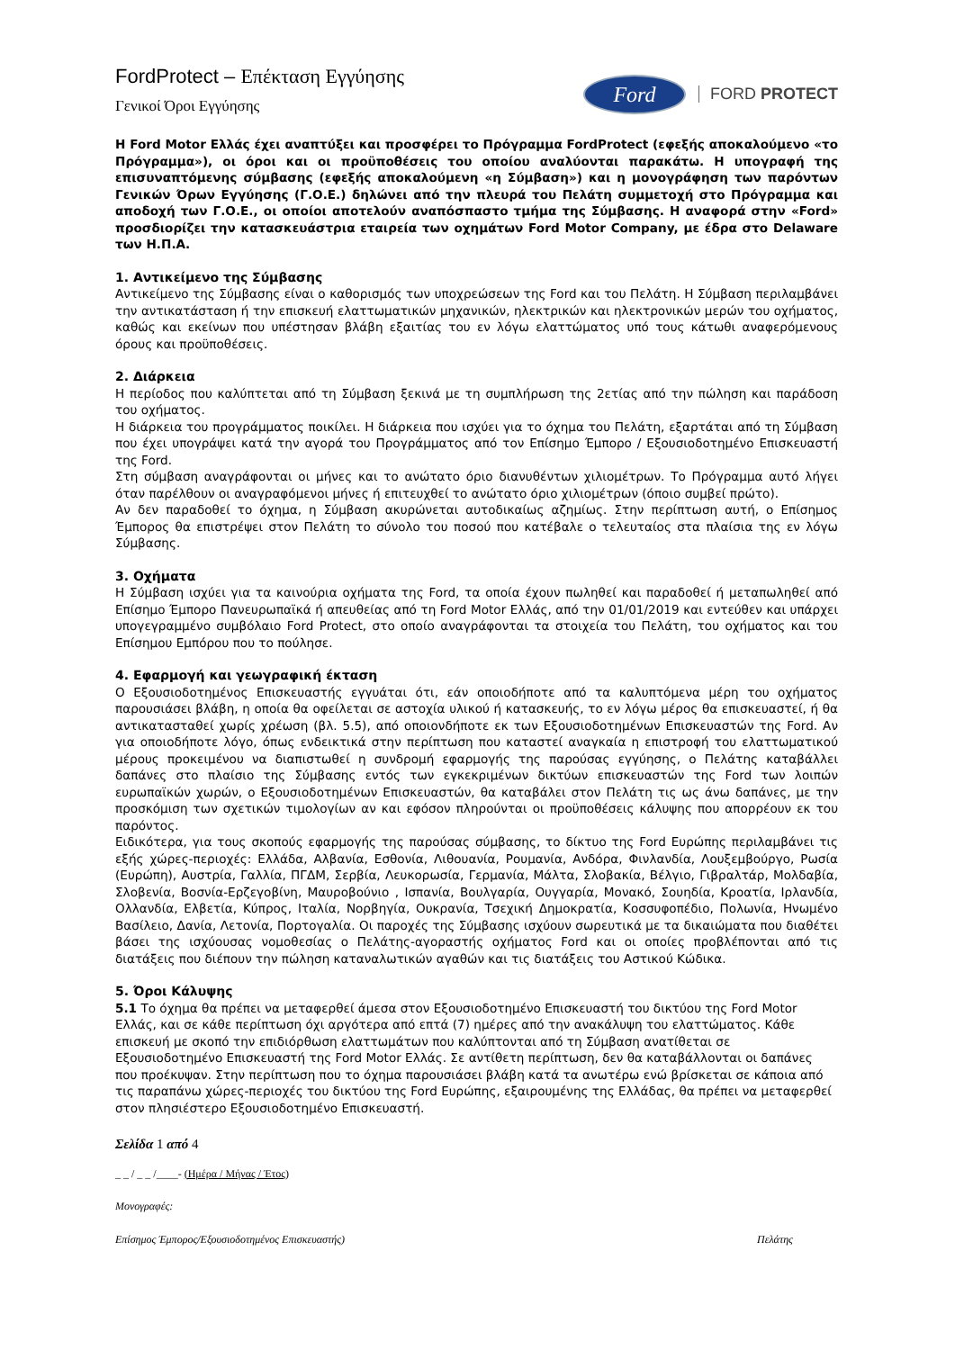FordProtect – Επέκταση Εγγύησης
Γενικοί Όροι Εγγύησης
Ford
FORD PROTECT
Η Ford Motor Ελλάς έχει αναπτύξει και προσφέρει το Πρόγραμμα FordProtect (εφεξής αποκαλούμενο «το Πρόγραμμα»), οι όροι και οι προϋποθέσεις του οποίου αναλύονται παρακάτω. Η υπογραφή της επισυναπτόμενης σύμβασης (εφεξής αποκαλούμενη «η Σύμβαση») και η μονογράφηση των παρόντων Γενικών Όρων Εγγύησης (Γ.Ο.Ε.) δηλώνει από την πλευρά του Πελάτη συμμετοχή στο Πρόγραμμα και αποδοχή των Γ.Ο.Ε., οι οποίοι αποτελούν αναπόσπαστο τμήμα της Σύμβασης. Η αναφορά στην «Ford» προσδιορίζει την κατασκευάστρια εταιρεία των οχημάτων Ford Motor Company, με έδρα στο Delaware των Η.Π.Α.
1. Αντικείμενο της Σύμβασης
Αντικείμενο της Σύμβασης είναι ο καθορισμός των υποχρεώσεων της Ford και του Πελάτη. Η Σύμβαση περιλαμβάνει την αντικατάσταση ή την επισκευή ελαττωματικών μηχανικών, ηλεκτρικών και ηλεκτρονικών μερών του οχήματος, καθώς και εκείνων που υπέστησαν βλάβη εξαιτίας του εν λόγω ελαττώματος υπό τους κάτωθι αναφερόμενους όρους και προϋποθέσεις.
2. Διάρκεια
Η περίοδος που καλύπτεται από τη Σύμβαση ξεκινά με τη συμπλήρωση της 2ετίας από την πώληση και παράδοση του οχήματος.
Η διάρκεια του προγράμματος ποικίλει. Η διάρκεια που ισχύει για το όχημα του Πελάτη, εξαρτάται από τη Σύμβαση που έχει υπογράψει κατά την αγορά του Προγράμματος από τον Επίσημο Έμπορο / Εξουσιοδοτημένο Επισκευαστή της Ford.
Στη σύμβαση αναγράφονται οι μήνες και το ανώτατο όριο διανυθέντων χιλιομέτρων. Το Πρόγραμμα αυτό λήγει όταν παρέλθουν οι αναγραφόμενοι μήνες ή επιτευχθεί το ανώτατο όριο χιλιομέτρων (όποιο συμβεί πρώτο).
Αν δεν παραδοθεί το όχημα, η Σύμβαση ακυρώνεται αυτοδικαίως αζημίως. Στην περίπτωση αυτή, ο Επίσημος Έμπορος θα επιστρέψει στον Πελάτη το σύνολο του ποσού που κατέβαλε ο τελευταίος στα πλαίσια της εν λόγω Σύμβασης.
3. Οχήματα
Η Σύμβαση ισχύει για τα καινούρια οχήματα της Ford, τα οποία έχουν πωληθεί και παραδοθεί ή μεταπωληθεί από Επίσημο Έμπορο Πανευρωπαϊκά ή απευθείας από τη Ford Motor Ελλάς, από την 01/01/2019 και εντεύθεν και υπάρχει υπογεγραμμένο συμβόλαιο Ford Protect, στο οποίο αναγράφονται τα στοιχεία του Πελάτη, του οχήματος και του Επίσημου Εμπόρου που το πούλησε.
4. Εφαρμογή και γεωγραφική έκταση
Ο Εξουσιοδοτημένος Επισκευαστής εγγυάται ότι, εάν οποιοδήποτε από τα καλυπτόμενα μέρη του οχήματος παρουσιάσει βλάβη, η οποία θα οφείλεται σε αστοχία υλικού ή κατασκευής, το εν λόγω μέρος θα επισκευαστεί, ή θα αντικατασταθεί χωρίς χρέωση (βλ. 5.5), από οποιονδήποτε εκ των Εξουσιοδοτημένων Επισκευαστών της Ford. Αν για οποιοδήποτε λόγο, όπως ενδεικτικά στην περίπτωση που καταστεί αναγκαία η επιστροφή του ελαττωματικού μέρους προκειμένου να διαπιστωθεί η συνδρομή εφαρμογής της παρούσας εγγύησης, ο Πελάτης καταβάλλει δαπάνες στο πλαίσιο της Σύμβασης εντός των εγκεκριμένων δικτύων επισκευαστών της Ford των λοιπών ευρωπαϊκών χωρών, ο Εξουσιοδοτημένων Επισκευαστών, θα καταβάλει στον Πελάτη τις ως άνω δαπάνες, με την προσκόμιση των σχετικών τιμολογίων αν και εφόσον πληρούνται οι προϋποθέσεις κάλυψης που απορρέουν εκ του παρόντος.
Ειδικότερα, για τους σκοπούς εφαρμογής της παρούσας σύμβασης, το δίκτυο της Ford Ευρώπης περιλαμβάνει τις εξής χώρες-περιοχές: Ελλάδα, Αλβανία, Εσθονία, Λιθουανία, Ρουμανία, Ανδόρα, Φινλανδία, Λουξεμβούργο, Ρωσία (Ευρώπη), Αυστρία, Γαλλία, ΠΓΔΜ, Σερβία, Λευκορωσία, Γερμανία, Μάλτα, Σλοβακία, Βέλγιο, Γιβραλτάρ, Μολδαβία, Σλοβενία, Βοσνία-Ερζεγοβίνη, Μαυροβούνιο , Ισπανία, Βουλγαρία, Ουγγαρία, Μονακό, Σουηδία, Κροατία, Ιρλανδία, Ολλανδία, Ελβετία, Κύπρος, Ιταλία, Νορβηγία, Ουκρανία, Τσεχική Δημοκρατία, Κοσσυφοπέδιο, Πολωνία, Ηνωμένο Βασίλειο, Δανία, Λετονία, Πορτογαλία. Οι παροχές της Σύμβασης ισχύουν σωρευτικά με τα δικαιώματα που διαθέτει βάσει της ισχύουσας νομοθεσίας ο Πελάτης-αγοραστής οχήματος Ford και οι οποίες προβλέπονται από τις διατάξεις που διέπουν την πώληση καταναλωτικών αγαθών και τις διατάξεις του Αστικού Κώδικα.
5. Όροι Κάλυψης
5.1 Το όχημα θα πρέπει να μεταφερθεί άμεσα στον Εξουσιοδοτημένο Επισκευαστή του δικτύου της Ford Motor Ελλάς, και σε κάθε περίπτωση όχι αργότερα από επτά (7) ημέρες από την ανακάλυψη του ελαττώματος. Κάθε επισκευή με σκοπό την επιδιόρθωση ελαττωμάτων που καλύπτονται από τη Σύμβαση ανατίθεται σε Εξουσιοδοτημένο Επισκευαστή της Ford Motor Ελλάς. Σε αντίθετη περίπτωση, δεν θα καταβάλλονται οι δαπάνες που προέκυψαν. Στην περίπτωση που το όχημα παρουσιάσει βλάβη κατά τα ανωτέρω ενώ βρίσκεται σε κάποια από τις παραπάνω χώρες-περιοχές του δικτύου της Ford Ευρώπης, εξαιρουμένης της Ελλάδας, θα πρέπει να μεταφερθεί στον πλησιέστερο Εξουσιοδοτημένο Επισκευαστή.
Σελίδα 1 από 4
_ _ / _ _ /____- (Ημέρα / Μήνας / Έτος)
Μονογραφές:
Επίσημος Έμπορος/Εξουσιοδοτημένος Επισκευαστής) Πελάτης